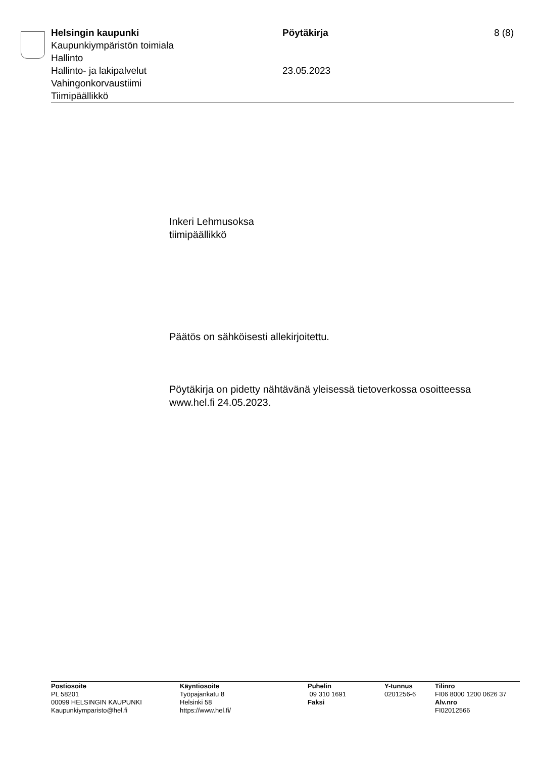Helsingin kaupunki
Kaupunkiympäristön toimiala
Hallinto
Hallinto- ja lakipalvelut
Vahingonkorvaustiimi
Tiimipäällikkö
Pöytäkirja
23.05.2023
8 (8)
Inkeri Lehmusoksa
tiimipäällikkö
Päätös on sähköisesti allekirjoitettu.
Pöytäkirja on pidetty nähtävänä yleisessä tietoverkossa osoitteessa www.hel.fi 24.05.2023.
Postiosoite
PL 58201
00099 HELSINGIN KAUPUNKI
Kaupunkiymparisto@hel.fi
Käyntiosoite
Työpajankatu 8
Helsinki 58
https://www.hel.fi/
Puhelin
09 310 1691
Faksi
Y-tunnus
0201256-6
Tilinro
FI06 8000 1200 0626 37
Alv.nro
FI02012566